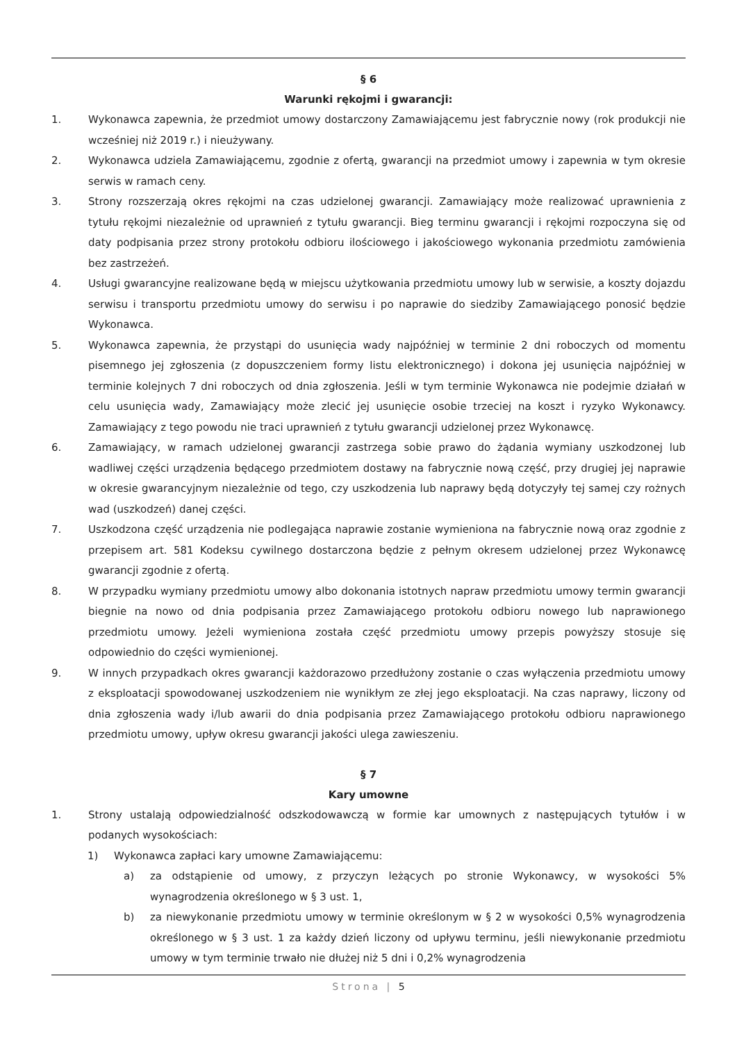§ 6
Warunki rękojmi i gwarancji:
1. Wykonawca zapewnia, że przedmiot umowy dostarczony Zamawiającemu jest fabrycznie nowy (rok produkcji nie wcześniej niż 2019 r.) i nieużywany.
2. Wykonawca udziela Zamawiającemu, zgodnie z ofertą, gwarancji na przedmiot umowy i zapewnia w tym okresie serwis w ramach ceny.
3. Strony rozszerzają okres rękojmi na czas udzielonej gwarancji. Zamawiający może realizować uprawnienia z tytułu rękojmi niezależnie od uprawnień z tytułu gwarancji. Bieg terminu gwarancji i rękojmi rozpoczyna się od daty podpisania przez strony protokołu odbioru ilościowego i jakościowego wykonania przedmiotu zamówienia bez zastrzeżeń.
4. Usługi gwarancyjne realizowane będą w miejscu użytkowania przedmiotu umowy lub w serwisie, a koszty dojazdu serwisu i transportu przedmiotu umowy do serwisu i po naprawie do siedziby Zamawiającego ponosić będzie Wykonawca.
5. Wykonawca zapewnia, że przystąpi do usunięcia wady najpóźniej w terminie 2 dni roboczych od momentu pisemnego jej zgłoszenia (z dopuszczeniem formy listu elektronicznego) i dokona jej usunięcia najpóźniej w terminie kolejnych 7 dni roboczych od dnia zgłoszenia. Jeśli w tym terminie Wykonawca nie podejmie działań w celu usunięcia wady, Zamawiający może zlecić jej usunięcie osobie trzeciej na koszt i ryzyko Wykonawcy. Zamawiający z tego powodu nie traci uprawnień z tytułu gwarancji udzielonej przez Wykonawcę.
6. Zamawiający, w ramach udzielonej gwarancji zastrzega sobie prawo do żądania wymiany uszkodzonej lub wadliwej części urządzenia będącego przedmiotem dostawy na fabrycznie nową część, przy drugiej jej naprawie w okresie gwarancyjnym niezależnie od tego, czy uszkodzenia lub naprawy będą dotyczyły tej samej czy rożnych wad (uszkodzeń) danej części.
7. Uszkodzona część urządzenia nie podlegająca naprawie zostanie wymieniona na fabrycznie nową oraz zgodnie z przepisem art. 581 Kodeksu cywilnego dostarczona będzie z pełnym okresem udzielonej przez Wykonawcę gwarancji zgodnie z ofertą.
8. W przypadku wymiany przedmiotu umowy albo dokonania istotnych napraw przedmiotu umowy termin gwarancji biegnie na nowo od dnia podpisania przez Zamawiającego protokołu odbioru nowego lub naprawionego przedmiotu umowy. Jeżeli wymieniona została część przedmiotu umowy przepis powyższy stosuje się odpowiednio do części wymienionej.
9. W innych przypadkach okres gwarancji każdorazowo przedłużony zostanie o czas wyłączenia przedmiotu umowy z eksploatacji spowodowanej uszkodzeniem nie wynikłym ze złej jego eksploatacji. Na czas naprawy, liczony od dnia zgłoszenia wady i/lub awarii do dnia podpisania przez Zamawiającego protokołu odbioru naprawionego przedmiotu umowy, upływ okresu gwarancji jakości ulega zawieszeniu.
§ 7
Kary umowne
1. Strony ustalają odpowiedzialność odszkodowawczą w formie kar umownych z następujących tytułów i w podanych wysokościach:
1) Wykonawca zapłaci kary umowne Zamawiającemu:
a) za odstąpienie od umowy, z przyczyn leżących po stronie Wykonawcy, w wysokości 5% wynagrodzenia określonego w § 3 ust. 1,
b) za niewykonanie przedmiotu umowy w terminie określonym w § 2 w wysokości 0,5% wynagrodzenia określonego w § 3 ust. 1 za każdy dzień liczony od upływu terminu, jeśli niewykonanie przedmiotu umowy w tym terminie trwało nie dłużej niż 5 dni i 0,2% wynagrodzenia
Strona | 5